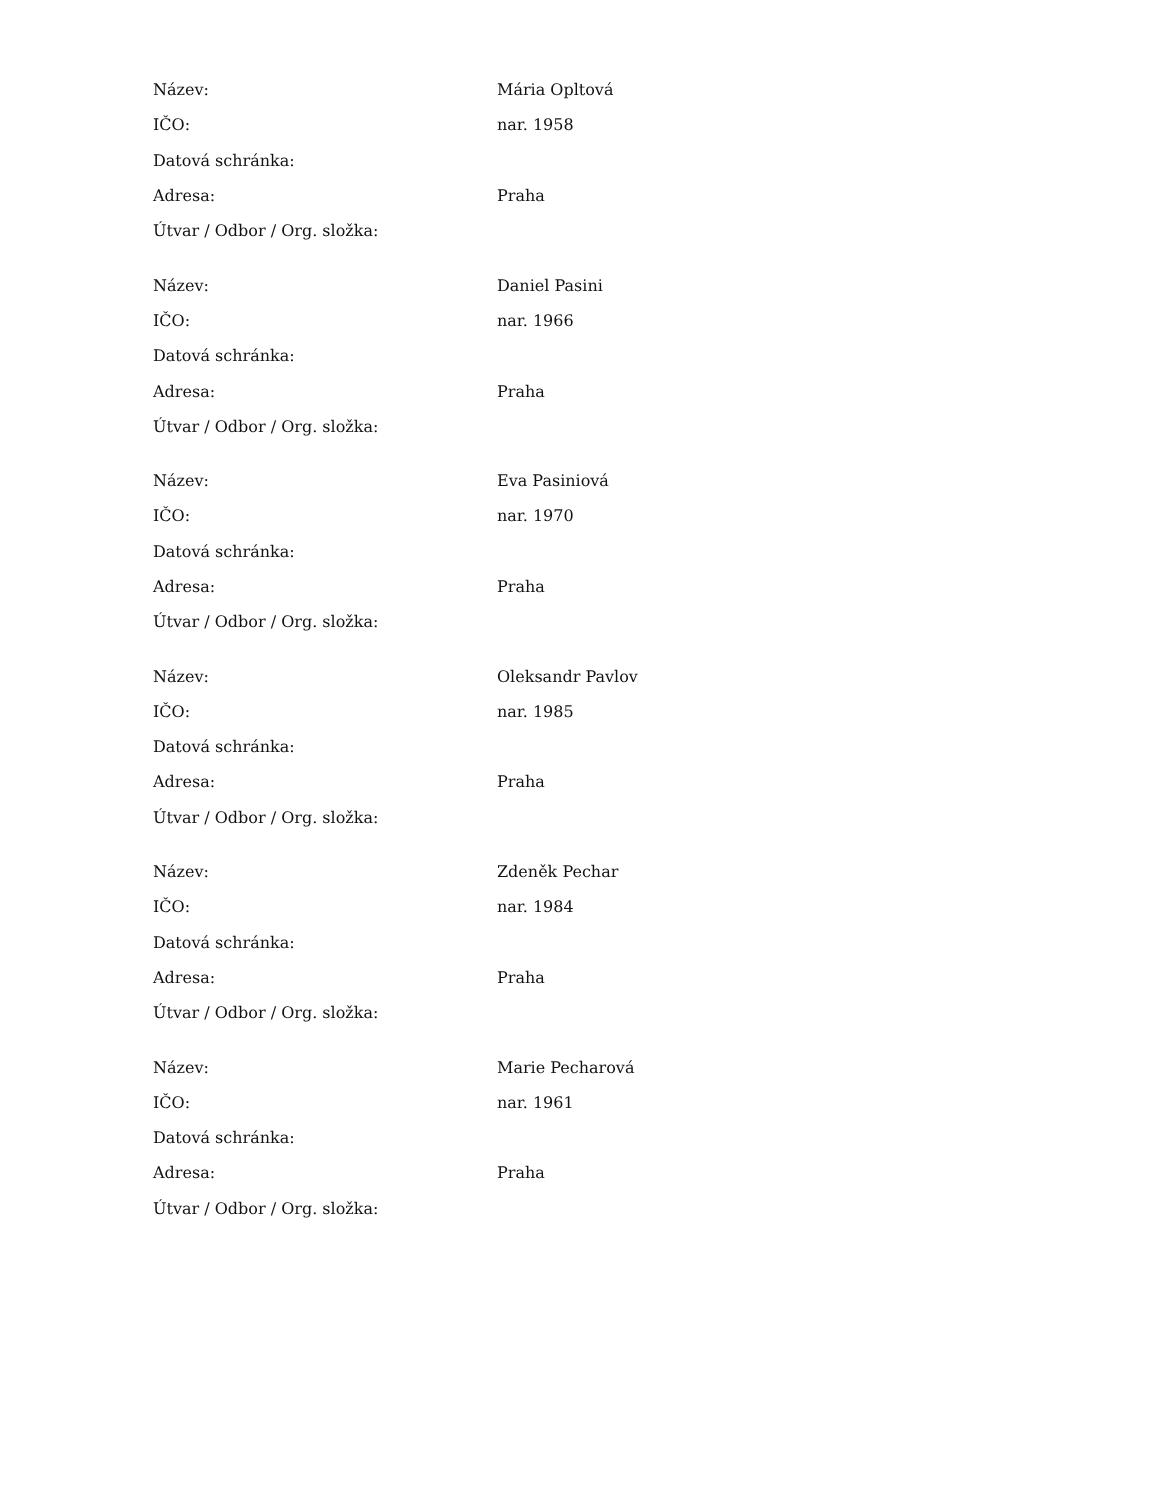| Název: | Mária Opltová |
| IČO: | nar. 1958 |
| Datová schránka: | |
| Adresa: | Praha |
| Útvar / Odbor / Org. složka: | |
| Název: | Daniel Pasini |
| IČO: | nar. 1966 |
| Datová schránka: | |
| Adresa: | Praha |
| Útvar / Odbor / Org. složka: | |
| Název: | Eva Pasiniová |
| IČO: | nar. 1970 |
| Datová schránka: | |
| Adresa: | Praha |
| Útvar / Odbor / Org. složka: | |
| Název: | Oleksandr Pavlov |
| IČO: | nar. 1985 |
| Datová schránka: | |
| Adresa: | Praha |
| Útvar / Odbor / Org. složka: | |
| Název: | Zdeněk Pechar |
| IČO: | nar. 1984 |
| Datová schránka: | |
| Adresa: | Praha |
| Útvar / Odbor / Org. složka: | |
| Název: | Marie Pecharová |
| IČO: | nar. 1961 |
| Datová schránka: | |
| Adresa: | Praha |
| Útvar / Odbor / Org. složka: | |